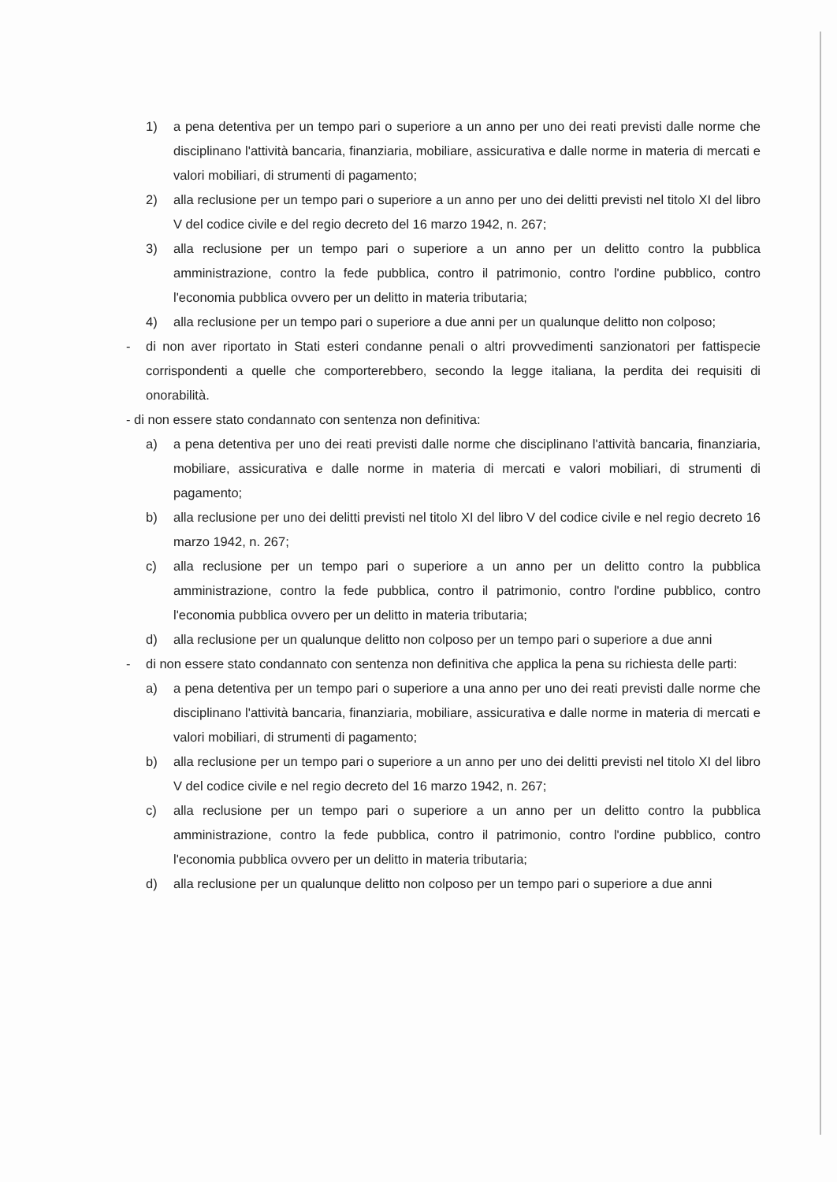1) a pena detentiva per un tempo pari o superiore a un anno per uno dei reati previsti dalle norme che disciplinano l'attività bancaria, finanziaria, mobiliare, assicurativa e dalle norme in materia di mercati e valori mobiliari, di strumenti di pagamento;
2) alla reclusione per un tempo pari o superiore a un anno per uno dei delitti previsti nel titolo XI del libro V del codice civile e del regio decreto del 16 marzo 1942, n. 267;
3) alla reclusione per un tempo pari o superiore a un anno per un delitto contro la pubblica amministrazione, contro la fede pubblica, contro il patrimonio, contro l'ordine pubblico, contro l'economia pubblica ovvero per un delitto in materia tributaria;
4) alla reclusione per un tempo pari o superiore a due anni per un qualunque delitto non colposo;
- di non aver riportato in Stati esteri condanne penali o altri provvedimenti sanzionatori per fattispecie corrispondenti a quelle che comporterebbero, secondo la legge italiana, la perdita dei requisiti di onorabilità.
- di non essere stato condannato con sentenza non definitiva:
a) a pena detentiva per uno dei reati previsti dalle norme che disciplinano l'attività bancaria, finanziaria, mobiliare, assicurativa e dalle norme in materia di mercati e valori mobiliari, di strumenti di pagamento;
b) alla reclusione per uno dei delitti previsti nel titolo XI del libro V del codice civile e nel regio decreto 16 marzo 1942, n. 267;
c) alla reclusione per un tempo pari o superiore a un anno per un delitto contro la pubblica amministrazione, contro la fede pubblica, contro il patrimonio, contro l'ordine pubblico, contro l'economia pubblica ovvero per un delitto in materia tributaria;
d) alla reclusione per un qualunque delitto non colposo per un tempo pari o superiore a due anni
- di non essere stato condannato con sentenza non definitiva che applica la pena su richiesta delle parti:
a) a pena detentiva per un tempo pari o superiore a una anno per uno dei reati previsti dalle norme che disciplinano l'attività bancaria, finanziaria, mobiliare, assicurativa e dalle norme in materia di mercati e valori mobiliari, di strumenti di pagamento;
b) alla reclusione per un tempo pari o superiore a un anno per uno dei delitti previsti nel titolo XI del libro V del codice civile e nel regio decreto del 16 marzo 1942, n. 267;
c) alla reclusione per un tempo pari o superiore a un anno per un delitto contro la pubblica amministrazione, contro la fede pubblica, contro il patrimonio, contro l'ordine pubblico, contro l'economia pubblica ovvero per un delitto in materia tributaria;
d) alla reclusione per un qualunque delitto non colposo per un tempo pari o superiore a due anni